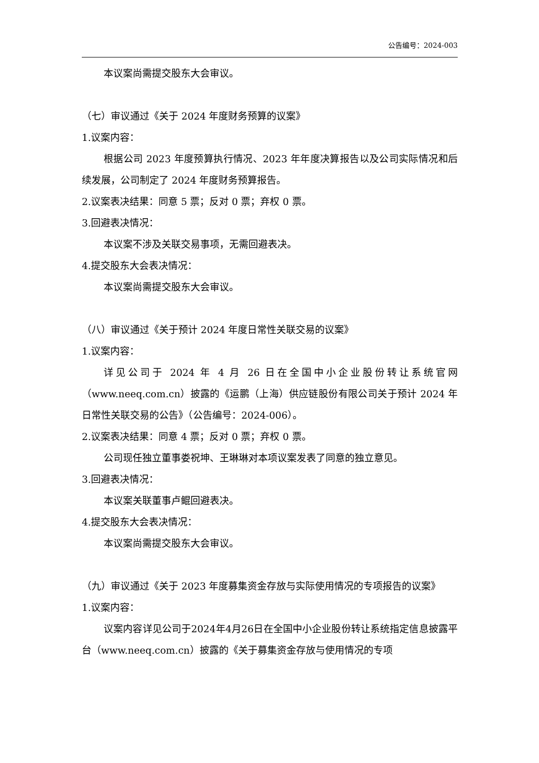公告编号：2024-003
本议案尚需提交股东大会审议。
（七）审议通过《关于 2024 年度财务预算的议案》
1.议案内容：
根据公司 2023 年度预算执行情况、2023 年年度决算报告以及公司实际情况和后续发展，公司制定了 2024 年度财务预算报告。
2.议案表决结果：同意 5 票；反对 0 票；弃权 0 票。
3.回避表决情况：
本议案不涉及关联交易事项，无需回避表决。
4.提交股东大会表决情况：
本议案尚需提交股东大会审议。
（八）审议通过《关于预计 2024 年度日常性关联交易的议案》
1.议案内容：
详见公司于 2024 年 4 月 26 日在全国中小企业股份转让系统官网（www.neeq.com.cn）披露的《运鹏（上海）供应链股份有限公司关于预计 2024 年日常性关联交易的公告》（公告编号：2024-006）。
2.议案表决结果：同意 4 票；反对 0 票；弃权 0 票。
公司现任独立董事娄祝坤、王琳琳对本项议案发表了同意的独立意见。
3.回避表决情况：
本议案关联董事卢鲲回避表决。
4.提交股东大会表决情况：
本议案尚需提交股东大会审议。
（九）审议通过《关于 2023 年度募集资金存放与实际使用情况的专项报告的议案》
1.议案内容：
议案内容详见公司于2024年4月26日在全国中小企业股份转让系统指定信息披露平台（www.neeq.com.cn）披露的《关于募集资金存放与使用情况的专项